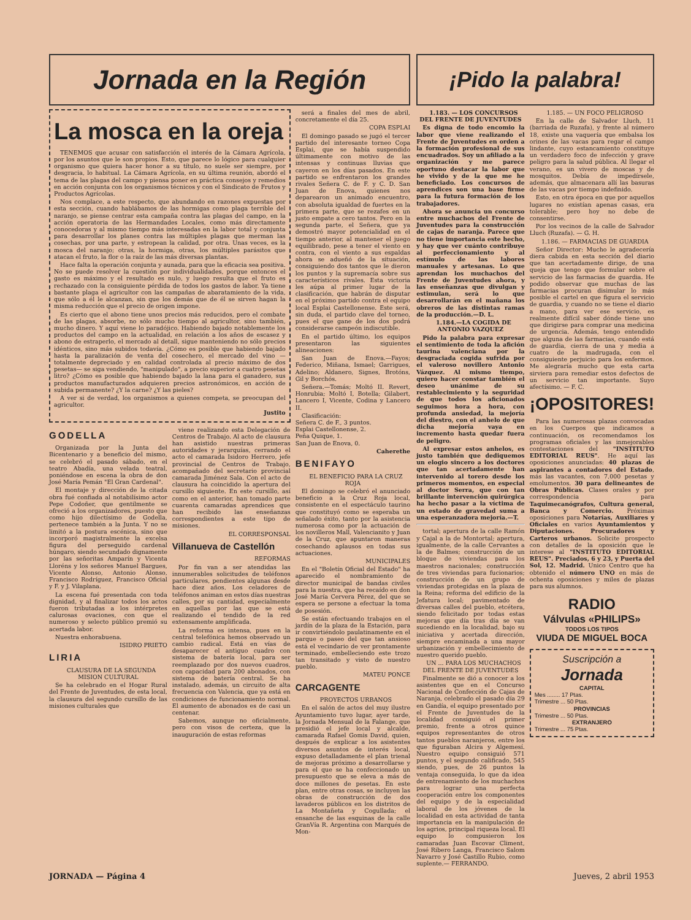Jornada en la Región
La mosca en la oreja
TENEMOS que acusar con satisfacción el interés de la Cámara Agrícola, por los asuntos que le son propios. Esto, que parece lo lógico para cualquier organismo que quiera hacer honor a su título, no suele ser siempre, por desgracia, lo habitual. La Cámara Agrícola, en su última reunión, abordó el tema de las plagas del campo y piensa poner en práctica consejos y remedios en acción conjunta con los organismos técnicos y con el Sindicato de Frutos y Productos Agrícolas.
Nos complace, a este respecto, que abundando en razones expuestas por esta sección, cuando hablábamos de las hormigas como plaga terrible del naranjo, se piense centrar esta campaña contra las plagas del campo, en la acción operatoria de las Hermandades Locales, como más directamente conocedoras y al mismo tiempo más interesadas en la labor total y conjunta para desarrollar los planes contra las múltiples plagas que merman las cosechas, por una parte, y estropean la calidad, por otra. Unas veces, es la mosca del naranjo; otras, la hormiga, otras, los múltiples parásitos que atacan el fruto, la flor o la raíz de las más diversas plantas.
Hace falta la operación conjunta y aunada, para que la eficacia sea positiva. No se puede resolver la cuestión por individualidades, porque entonces el gasto es máximo y el resultado es nulo, y luego resulta que el fruto es rechazado con la consiguiente pérdida de todos los gastos de labor. Ya tiene bastante plaga el agricultor con las campañas de abaratamiento de la vida, que sólo a él le alcanzan, sin que los demás que de él se sirven hagan la misma reducción que el precio de origen impone.
Es cierto que el abono tiene unos precios más reducidos, pero el combate de las plagas, absorbe, no sólo mucho tiempo al agricultor, sino también, mucho dinero. Y aquí viene lo paradójico. Habiendo bajado notablemente los productos del campo en la actualidad, en relación a los años de escasez y abono de estraperlo, el mercado al detall, sigue manteniendo no sólo precios idénticos, sino más subidos todavía. ¿Cómo es posible que habiendo bajado hasta la paralización de venta del cosechero, el mercado del vino —totalmente depreciado y en calidad controlada al precio máximo de dos pesetas— se siga vendiendo, "manipulado", a precio superior a cuatro pesetas litro? ¿Cómo es posible que habiendo bajado la lana para el ganadero, sus productos manufacturados adquieren precios astronómicos, en acción de subida permanente? ¿Y la carne? ¿Y las pieles?
A ver si de verdad, los organismos a quienes competa, se preocupan del agricultor.
Justito
GODELLA
Organizada por la Junta del Bicentenario y a beneficio del mismo, se celebró el pasado sábado, en el teatro Abadía, una velada teatral, poniéndose en escena la obra de don José María Pemán "El Gran Cardenal".
El montaje y dirección de la citada obra fué confiada al notabilísimo actor Pepe Codoñer, que gentilmente se ofreció a los organizadores, puesto que como hijo dilectísimo de Godella, pertenece también a la Junta. Y no se limitó a la postura escénica, sino que incorporó magistralmente la excelsa figura del perseguido cardenal húngaro, siendo secundado dignamente por las señoritas Amparín y Vicenta Lloréns y los señores Manuel Bargues, Vicente Alonso, Antonio Alonso, Francisco Rodríguez, Francisco Oficial y F. y J. Vilaplana.
La escena fué presentada con toda dignidad, y al finalizar todos los actos fueron tributadas a los intérpretes calurosas ovaciones, con que el numeroso y selecto público premió su acertada labor.
Nuestra enhorabuena.
ISIDRO PRIETO
LIRIA
CLAUSURA DE LA SEGUNDA MISION CULTURAL
Se ha celebrado en el Hogar Rural del Frente de Juventudes, de esta local, la clausura del segundo cursillo de las misiones culturales que
viene realizando esta Delegación de Centros de Trabajo. Al acto de clausura han asistido nuestras primeras autoridades y jerarquías, cerrando el acto el camarada Isidoro Herrero, jefe provincial de Centros de Trabajo, acompañado del secretario provincial camarada Jiménez Sala. Con el acto de clausura ha coincidido la apertura del cursillo siguiente. En este cursillo, así como en el anterior, han tomado parte cuarenta camaradas aprendices que han recibido las enseñanzas correspondientes a este tipo de misiones.
EL CORRESPONSAL
Villanueva de Castellón
REFORMAS
Por fin van a ser atendidas las innumerables solicitudes de teléfonos particulares, pendientes algunas desde hace diez años. Los celadores de teléfonos animan en estos días nuestras calles, por su cantidad, especialmente en aquellas por las que se está realizando el tendido de la red extensamente amplificada.
La reforma es intensa, pues en la central telefónica hemos observado un cambio radical. Está en vías de desaparecer el antiguo cuadro con sistema de batería local, para ser reemplazado por dos nuevos cuadros, con capacidad para 200 abonados, con sistema de batería central. Se ha instalado, además, un circuito de alta frecuencia con Valencia, que ya está en condiciones de funcionamiento normal. El aumento de abonados es de casi un centenar.
Sabemos, aunque no oficialmente, pero con visos de certeza, que la inauguración de estas reformas
será a finales del mes de abril, concretamente el día 25.
COPA ESPLAI
El domingo pasado se jugó el tercer partido del interesante torneo Copa Esplai, que se había suspendido últimamente con motivo de las intensas y continuas lluvias que cayeron en los días pasados. En este partido se enfrentaron los grandes rivales Señera C. de F. y C. D. San Juan de Enova, quienes nos deparearon un animado encuentro, con absoluta igualdad de fuertes en la primera parte, que se rezafes en un justo empate a cero tantos. Pero en la segunda parte, el Señera, que ya demostró mayor potencialidad en el tiempo anterior, al mantener el juego equilibrado, pese a tener el viento en contra, con el viento a sus espaldas ahora se adueñó de la situación, consiguiendo dos tantos que le dieron los puntos y la supremacía sobre sus característicos rivales. Esta victoria les aúpa al primer lugar de la clasificación, que habrán de disputar en el próximo partido contra el equipo local Esplai Castellonense. Este será, sin duda, el partido clave del torneo, pues el que gane de los dos podrá considerarse campeón indiscutible.
En el partido último, los equipos presentaron las siguientes alineaciones:
San Juan de Enova.—Fayos; Federico, Miñana, Ismael; Garrigues, Adelino; Aldanero, Signes, Brotóns, Gil y Borchós.
Señera.—Tomás; Moltó II. Revert, Honrubia; Moltó I, Botella; Gilabert, Lancero I, Vicente, Codina y Lancero II.
Clasificación:
Señera C. de F., 3 puntos.
Esplai Castellonense, 2.
Peña Quique, 1.
San Juan de Enova, 0.
Caherethe
BENIFAYO
EL BENEFICIO PARA LA CRUZ ROJA
El domingo se celebró el anunciado beneficio a la Cruz Roja local, consistente en el espectáculo taurino que constituyó como se esperaba un señalado éxito, tanto por la asistencia numerosa como por la actuación de los novilleros Mall, Valencianito y Juan de la Cruz, que apuntaron maneras cosechando aplausos en todas sus actuaciones.
MUNICIPALES
En el "Boletín Oficial del Estado" ha aparecido el nombramiento de director municipal de bandas civiles para la nuestra, que ha recaído en don José María Cervera Pérez, del que se espera se persone a efectuar la toma de posesión.
Se están efectuando trabajos en el jardín de la plaza de la Estación, para ir convirtiéndolo paulatinamente en el parque o paseo del que tan ansioso está el vecindario de ver prontamente terminado, embelleciendo este trozo tan transitado y visto de nuestro pueblo.
MATEU PONCE
CARCAGENTE
PROYECTOS URBANOS
En el salón de actos del muy ilustre Ayuntamiento tuvo lugar, ayer tarde, la Jornada Mensual de la Falange, que presidió el jefe local y alcalde, camarada Rafael Gomis David, quien, después de explicar a los asistentes diversos asuntos de interés local, expuso detalladamente el plan trienal de mejoras próximo a desarrollarse y para el que se ha confeccionado un presupuesto que se eleva a más de doce millones de pesetas. En este plan, entre otras cosas, se incluyen las obras de construcción de dos lavaderos públicos en los distritos de La Montañeta y Cogullada; el ensanche de las esquinas de la calle GranVía R. Argentina con Marqués de Mon-
¡Pido la palabra!
1.183. — LOS CONCURSOS DEL FRENTE DE JUVENTUDES
Es digna de todo encomio la labor que viene realizando el Frente de Juventudes en orden a la formación profesional de sus encuadrados. Soy un afiliado a la organización y me parece oportuno destacar la labor que he vivido y de la que me he beneficiado. Los concursos de aprendices son una base firme para la futura formación de los trabajadores.
Ahora se anuncia un concurso entre muchachos del Frente de Juventudes para la construcción de cajas de naranja. Parece que no tiene importancia este hecho, y hay que ver cuánto contribuye al perfeccionamiento y al estímulo de las labores manuales y artesanas. Lo que aprendan los muchachos del Frente de Juventudes ahora, y las enseñanzas que divulgan y estimulan, será lo que desarrollarán en el mañana los obreros de las distintas ramas de la producción.—D. L.
1.184.—LA COGIDA DE ANTONIO VAZQUEZ
Pido la palabra para expresar el sentimiento de toda la afición taurina valenciana por la desgraciada cogida sufrida por el valeroso novillero Antonio Vázquez. Al mismo tiempo, quiero hacer constar también el deseo unánime de su restablecimiento y la seguridad de que todos los aficionados seguimos hora a hora, con profunda ansiedad, la mejoría del diestro, con el anhelo de que dicha mejoría vaya en incremento hasta quedar fuera de peligro.
Al expresar estos anhelos, es justo también que dediquemos un elogio sincero a los doctores que tan acertadamente han intervenido al torero desde los primeros momentos, en especial al doctor Serra, que con tan brillante intervención quirúrgica ha hecho pasar a la víctima de un estado de gravedad suma a una esperanzadora mejoría.—T.
tortal; apertura de la calle Ramón y Cajal a la de Montortal; apertura, igualmente, de la calle Cervantes a la de Balmes; construcción de un bloque de viviendas para los maestros nacionales; construcción de tres viviendas para fucionarios; construcción de un grupo de viviendas protegidas en la plaza de la Reina; reforma del edificio de la Jefatura local; pavimentado de diversas calles del pueblo, etcétera, siendo felicitado por todas estas mejoras que día tras día se van sucediendo en la localidad, bajo su iniciativa y acertada dirección, siempre encaminada a una mayor urbanización y embellecimiento de nuestro querido pueblo.
UN ... PARA LOS MUCHACHOS DEL FRENTE DE JUVENTUDES
Finalmente se dió a conocer a los asistentes que en el Concurso Nacional de Confección de Cajas de Naranja, celebrado el pasado día 29 en Gandía, el equipo presentado por el Frente de Juventudes de la localidad consiguió el primer premio, frente a otros quince equipos representantes de otros tantos pueblos naranjeros, entre los que figuraban Alcira y Algemesí. Nuestro equipo consiguió 571 puntos, y el segundo calificado, 545 siendo, pues, de 26 puntos la ventaja conseguida, lo que da idea de entrenamiento de los muchachos para lograr una perfecta cooperación entre los componentes del equipo y de la especialidad laboral de los jóvenes de la localidad en esta actividad de tanta importancia en la manipulación de los agrios, principal riqueza local. El equipo lo compusieron los camaradas Juan Escovar Climent, José Ribero Langa, Francisco Salom Navarro y José Castillo Rubio, como suplente.— FERRANDO.
1.185. — UN FOCO PELIGROSO
En la calle de Salvador Lluch, 11 (barriada de Ruzafa), y frente al número 18, existe una vaquería que embalsa los orines de las vacas para regar el campo lindante, cuyo estancamiento constituye un verdadero foco de infección y grave peligro para la salud pública. Al llegar el verano, es un vivero de moscas y de mosquitos. Debía de impedírsele, además, que almacenara allí las basuras de las vacas por tiempo indefinido.
Esto, en otra época en que por aquellos lugares no existían apenas casas, era tolerable; pero hoy no debe de consentirse.
Por los vecinos de la calle de Salvador Lluch (Ruzafa). — G. H.
1.186. — FARMACIAS DE GUARDIA
Señor Director: Mucho le agradecería diera cabida en esta sección del diario que tan acertadamente dirige, de una queja que tengo que formular sobre el servicio de las farmacias de guardia. He podido observar que muchas de las farmacias procuran disimular lo más posible el cartel en que figura el servicio de guardia, y cuando no se tiene el diario a mano, para ver ese servicio, es realmente difícil saber dónde tiene uno que dirigirse para comprar una medicina de urgencia. Además, tengo entendido que alguna de las farmacias, cuando está de guardia, cierra de una y media a cuatro de la madrugada, con el consiguiente perjuicio para los enfermos. Me alegraría mucho que esta carta sirviera para remediar estos defectos de un servicio tan importante. Suyo afectísimo. — F. C.
¡OPOSITORES!
Para las numerosas plazas convocadas en los Cuerpos que indicamos a continuación, os recomendamos los programas oficiales y las inmejorables contestaciones del "INSTITUTO EDITORIAL REUS". He aquí las oposiciones anunciadas: 40 plazas de aspirantes a contadores del Estado, más las vacantes, con 7.000 pesetas y emolumentos. 30 para delineantes de Obras Públicas. Clases orales y por correspondencia para Taquimecanógrafos, Cultura general, Banca y Comercio. Próximas oposiciones para Notarías, Auxiliares y Oficiales en varios Ayuntamientos y Diputaciones. Procuradores y Carteros urbanos. Solicite prospecto con detalles de la oposición que le interese al "INSTITUTO EDITORIAL REUS". Preciados, 6 y 23, y Puerta del Sol, 12. Madrid. Unico Centro que ha obtenido el número UNO en más de ochenta oposiciones y miles de plazas para sus alumnos.
RADIO
Válvulas «PHILIPS»
TODOS LOS TIPOS
VIUDA DE MIGUEL BOCA
Suscripción a
Jornada
CAPITAL
Mes ........ 17 Ptas.
Trimestre ... 50 Ptas.
PROVINCIAS
Trimestre ... 50 Ptas.
EXTRANJERO
Trimestre ... 75 Ptas.
JORNADA — Página 4 Jueves, 2 abril 1953